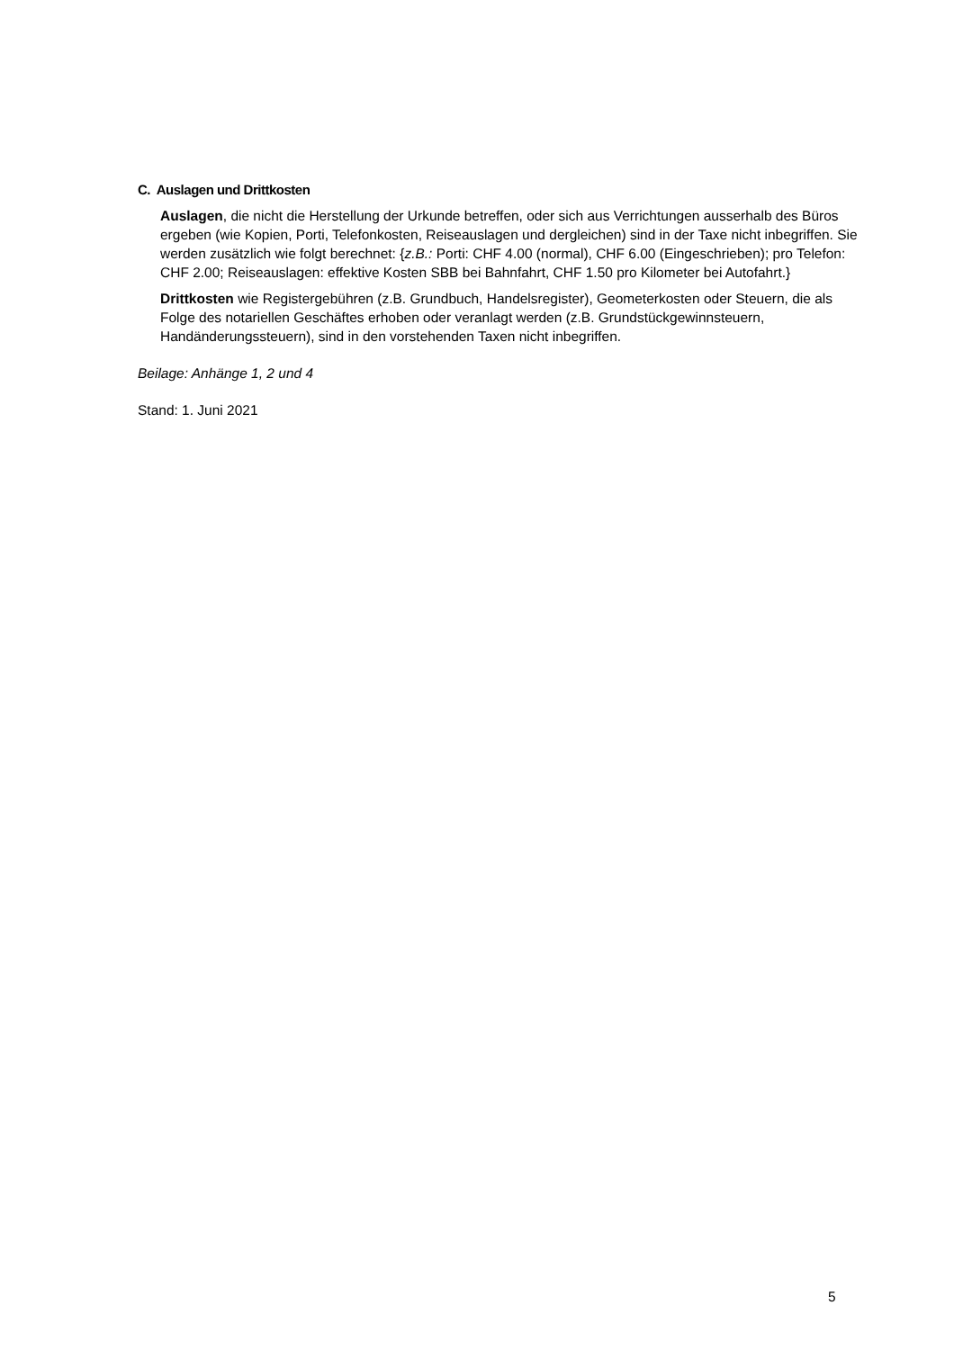C. Auslagen und Drittkosten
Auslagen, die nicht die Herstellung der Urkunde betreffen, oder sich aus Verrichtungen ausserhalb des Büros ergeben (wie Kopien, Porti, Telefonkosten, Reiseauslagen und dergleichen) sind in der Taxe nicht inbegriffen. Sie werden zusätzlich wie folgt berechnet: {z.B.: Porti: CHF 4.00 (normal), CHF 6.00 (Eingeschrieben); pro Telefon: CHF 2.00; Reiseauslagen: effektive Kosten SBB bei Bahnfahrt, CHF 1.50 pro Kilometer bei Autofahrt.}
Drittkosten wie Registergebühren (z.B. Grundbuch, Handelsregister), Geometerkosten oder Steuern, die als Folge des notariellen Geschäftes erhoben oder veranlagt werden (z.B. Grundstückgewinnsteuern, Handänderungssteuern), sind in den vorstehenden Taxen nicht inbegriffen.
Beilage: Anhänge 1, 2 und 4
Stand: 1. Juni 2021
5